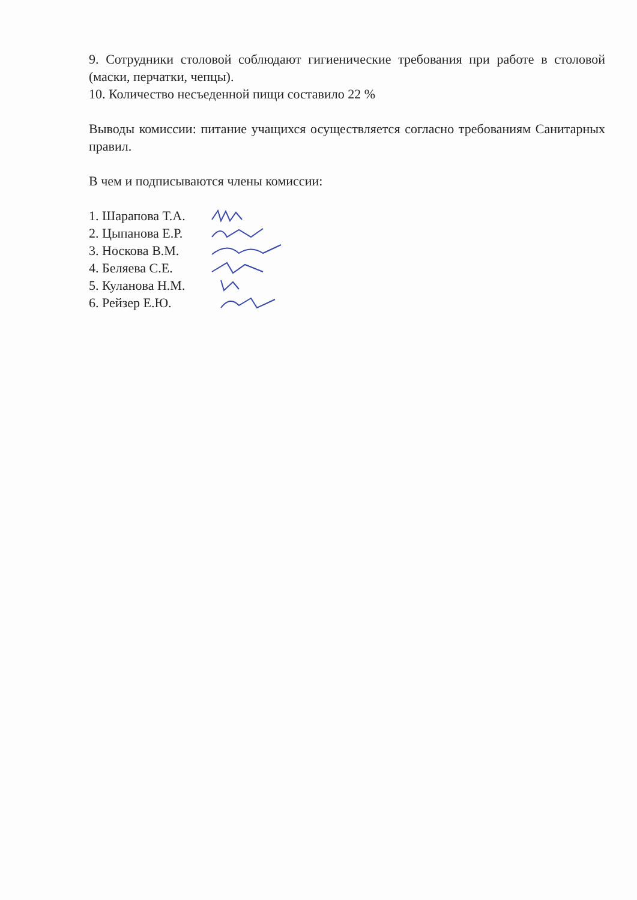9. Сотрудники столовой соблюдают гигиенические требования при работе в столовой (маски, перчатки, чепцы).
10. Количество несъеденной пищи составило 22 %
Выводы комиссии: питание учащихся осуществляется согласно требованиям Санитарных правил.
В чем и подписываются члены комиссии:
1. Шарапова Т.А.
2. Цыпанова Е.Р.
3. Носкова В.М.
4. Беляева С.Е.
5. Куланова Н.М.
6. Рейзер Е.Ю.